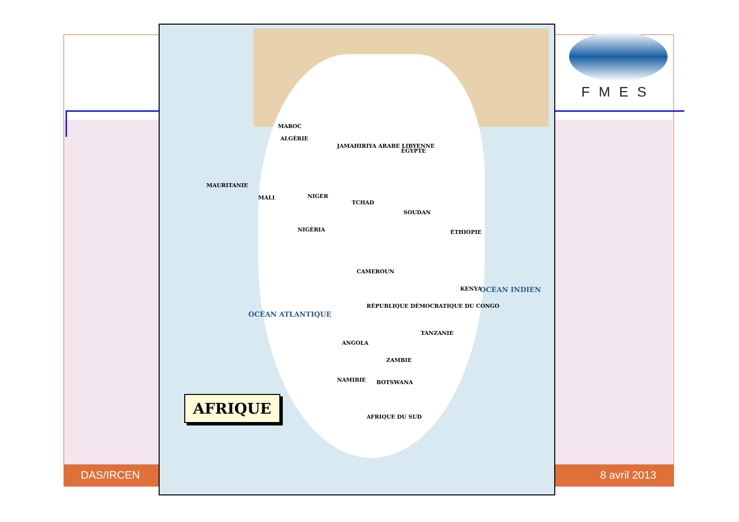DAS/IRCEN 8 avril 2013
MAROC
ALGÉRIE
JAMAHIRIYA ARABE LIBYENNE
ÉGYPTE
MAURITANIE
MALI NIGER
TCHAD
SOUDAN
NIGÉRIA ÉTHIOPIE
CAMEROUN
RÉPUBLIQUE DÉMOCRATIQUE DU CONGO
KENYA
TANZANIE
ANGOLA
ZAMBIE
NAMIBIE BOTSWANA
AFRIQUE DU SUD
OCÉAN ATLANTIQUE
OCÉAN INDIEN
AFRIQUE
FMES